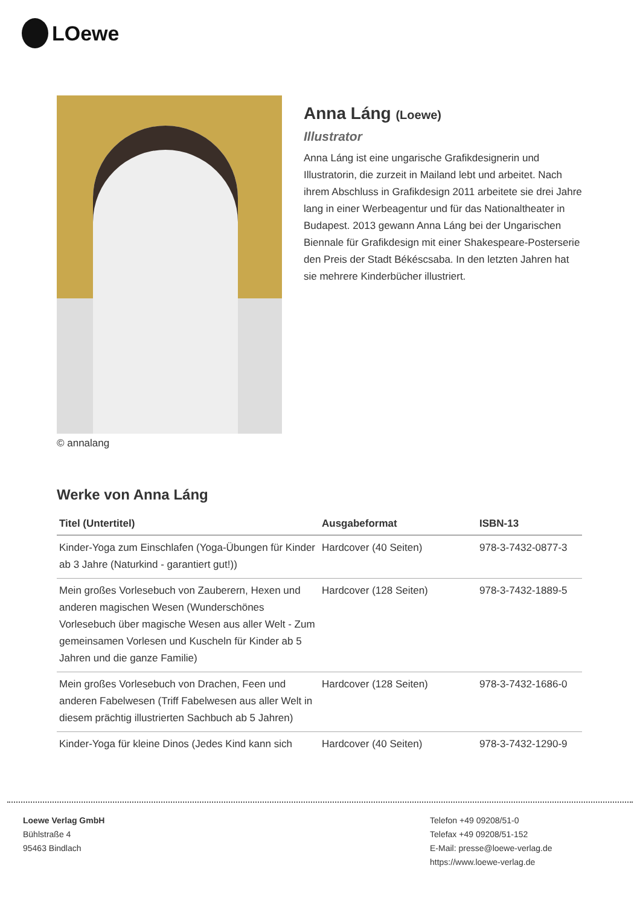LOewe
© annalang
Anna Láng (Loewe)
Illustrator
Anna Láng ist eine ungarische Grafikdesignerin und Illustratorin, die zurzeit in Mailand lebt und arbeitet. Nach ihrem Abschluss in Grafikdesign 2011 arbeitete sie drei Jahre lang in einer Werbeagentur und für das Nationaltheater in Budapest. 2013 gewann Anna Láng bei der Ungarischen Biennale für Grafikdesign mit einer Shakespeare-Posterserie den Preis der Stadt Békéscsaba. In den letzten Jahren hat sie mehrere Kinderbücher illustriert.
Werke von Anna Láng
| Titel (Untertitel) | Ausgabeformat | ISBN-13 |
| --- | --- | --- |
| Kinder-Yoga zum Einschlafen (Yoga-Übungen für Kinder ab 3 Jahre (Naturkind - garantiert gut!)) | Hardcover (40 Seiten) | 978-3-7432-0877-3 |
| Mein großes Vorlesebuch von Zauberern, Hexen und anderen magischen Wesen (Wunderschönes Vorlesebuch über magische Wesen aus aller Welt - Zum gemeinsamen Vorlesen und Kuscheln für Kinder ab 5 Jahren und die ganze Familie) | Hardcover (128 Seiten) | 978-3-7432-1889-5 |
| Mein großes Vorlesebuch von Drachen, Feen und anderen Fabelwesen (Triff Fabelwesen aus aller Welt in diesem prächtig illustrierten Sachbuch ab 5 Jahren) | Hardcover (128 Seiten) | 978-3-7432-1686-0 |
| Kinder-Yoga für kleine Dinos (Jedes Kind kann sich | Hardcover (40 Seiten) | 978-3-7432-1290-9 |
Loewe Verlag GmbH
Bühlstraße 4
95463 Bindlach
Telefon +49 09208/51-0
Telefax +49 09208/51-152
E-Mail: presse@loewe-verlag.de
https://www.loewe-verlag.de